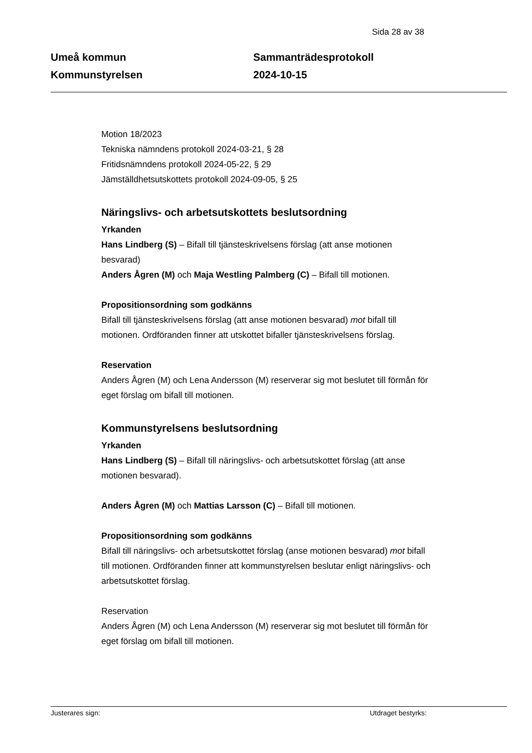Sida 28 av 38
Umeå kommun
Kommunstyrelsen
Sammanträdesprotokoll
2024-10-15
Motion 18/2023
Tekniska nämndens protokoll 2024-03-21, § 28
Fritidsnämndens protokoll 2024-05-22, § 29
Jämställdhetsutskottets protokoll 2024-09-05, § 25
Näringslivs- och arbetsutskottets beslutsordning
Yrkanden
Hans Lindberg (S) – Bifall till tjänsteskrivelsens förslag (att anse motionen besvarad)
Anders Ågren (M) och Maja Westling Palmberg (C) – Bifall till motionen.
Propositionsordning som godkänns
Bifall till tjänsteskrivelsens förslag (att anse motionen besvarad) mot bifall till motionen. Ordföranden finner att utskottet bifaller tjänsteskrivelsens förslag.
Reservation
Anders Ågren (M) och Lena Andersson (M) reserverar sig mot beslutet till förmån för eget förslag om bifall till motionen.
Kommunstyrelsens beslutsordning
Yrkanden
Hans Lindberg (S) – Bifall till näringslivs- och arbetsutskottet förslag (att anse motionen besvarad).
Anders Ågren (M) och Mattias Larsson (C) – Bifall till motionen.
Propositionsordning som godkänns
Bifall till näringslivs- och arbetsutskottet förslag (anse motionen besvarad) mot bifall till motionen. Ordföranden finner att kommunstyrelsen beslutar enligt näringslivs- och arbetsutskottet förslag.
Reservation
Anders Ågren (M) och Lena Andersson (M) reserverar sig mot beslutet till förmån för eget förslag om bifall till motionen.
Justerares sign: Utdraget bestyrks: